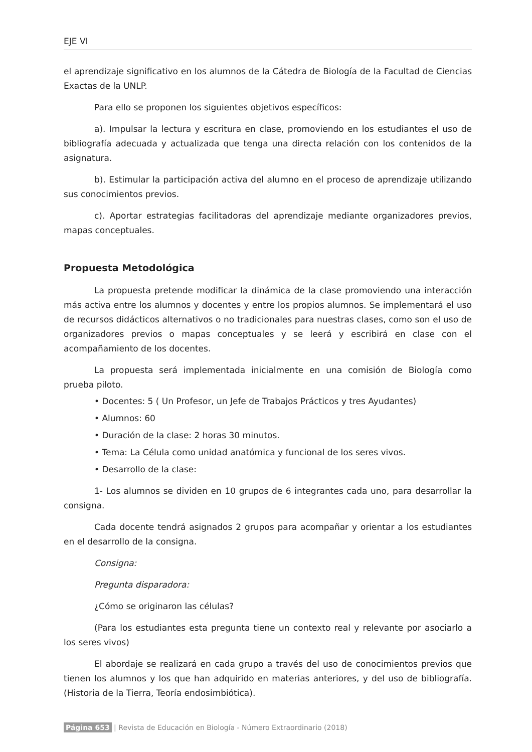EJE VI
el aprendizaje significativo en los alumnos de la Cátedra de Biología de la Facultad de Ciencias Exactas de la UNLP.
Para ello se proponen los siguientes objetivos específicos:
a). Impulsar la lectura y escritura en clase, promoviendo en los estudiantes el uso de bibliografía adecuada y actualizada que tenga una directa relación con los contenidos de la asignatura.
b). Estimular la participación activa del alumno en el proceso de aprendizaje utilizando sus conocimientos previos.
c). Aportar estrategias facilitadoras del aprendizaje mediante organizadores previos, mapas conceptuales.
Propuesta Metodológica
La propuesta pretende modificar la dinámica de la clase promoviendo una interacción más activa entre los alumnos y docentes y entre los propios alumnos. Se implementará el uso de recursos didácticos alternativos o no tradicionales para nuestras clases, como son el uso de organizadores previos o mapas conceptuales y se leerá y escribirá en clase con el acompañamiento de los docentes.
La propuesta será implementada inicialmente en una comisión de Biología como prueba piloto.
• Docentes: 5 ( Un Profesor, un Jefe de Trabajos Prácticos y tres Ayudantes)
• Alumnos: 60
• Duración de la clase: 2 horas 30 minutos.
• Tema: La Célula como unidad anatómica y funcional de los seres vivos.
• Desarrollo de la clase:
1- Los alumnos se dividen en 10 grupos de 6 integrantes cada uno, para desarrollar la consigna.
Cada docente tendrá asignados 2 grupos para acompañar y orientar a los estudiantes en el desarrollo de la consigna.
Consigna:
Pregunta disparadora:
¿Cómo se originaron las células?
(Para los estudiantes esta pregunta tiene un contexto real y relevante por asociarlo a los seres vivos)
El abordaje se realizará en cada grupo a través del uso de conocimientos previos que tienen los alumnos y los que han adquirido en materias anteriores, y del uso de bibliografía. (Historia de la Tierra, Teoría endosimbiótica).
Página 653 | Revista de Educación en Biología - Número Extraordinario (2018)